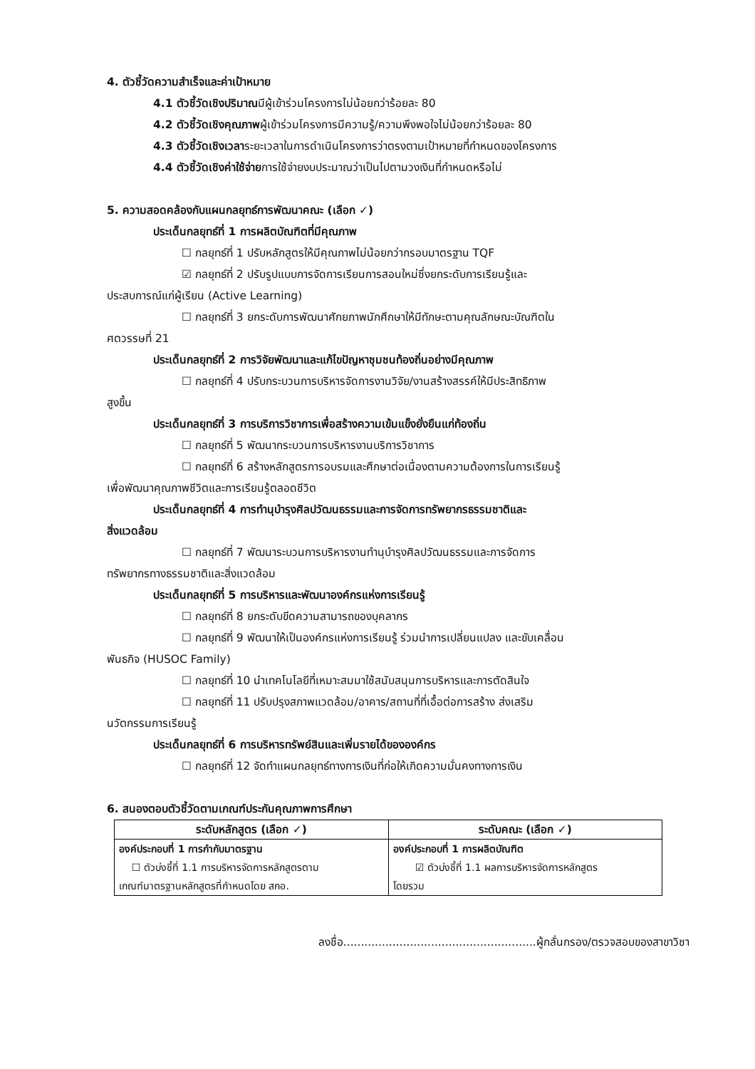4. ตัวชี้วัดความสำเร็จและค่าเป้าหมาย
4.1 ตัวชี้วัดเชิงปริมาณมีผู้เข้าร่วมโครงการไม่น้อยกว่าร้อยละ 80
4.2 ตัวชี้วัดเชิงคุณภาพผู้เข้าร่วมโครงการมีความรู้/ความพึงพอใจไม่น้อยกว่าร้อยละ 80
4.3 ตัวชี้วัดเชิงเวลาระยะเวลาในการดำเนินโครงการว่าตรงตามเป้าหมายที่กำหนดของโครงการ
4.4 ตัวชี้วัดเชิงค่าใช้จ่ายการใช้จ่ายงบประมาณว่าเป็นไปตามวงเงินที่กำหนดหรือไม่
5. ความสอดคล้องกับแผนกลยุทธ์การพัฒนาคณะ (เลือก ✓)
ประเด็นกลยุทธ์ที่ 1 การผลิตบัณฑิตที่มีคุณภาพ
☐ กลยุทธ์ที่ 1 ปรับหลักสูตรให้มีคุณภาพไม่น้อยกว่ากรอบมาตรฐาน TQF
☑ กลยุทธ์ที่ 2 ปรับรูปแบบการจัดการเรียนการสอนใหม่ซึ่งยกระดับการเรียนรู้และ
ประสบการณ์แก่ผู้เรียน (Active Learning)
☐ กลยุทธ์ที่ 3 ยกระดับการพัฒนาศักยภาพนักศึกษาให้มีทักษะตามคุณลักษณะบัณฑิตใน
ศตวรรษที่ 21
ประเด็นกลยุทธ์ที่ 2 การวิจัยพัฒนาและแก้ไขปัญหาชุมชนท้องถิ่นอย่างมีคุณภาพ
☐ กลยุทธ์ที่ 4 ปรับกระบวนการบริหารจัดการงานวิจัย/งานสร้างสรรค์ให้มีประสิทธิภาพ
สูงขึ้น
ประเด็นกลยุทธ์ที่ 3 การบริการวิชาการเพื่อสร้างความเข้มแข็งยั่งยืนแก่ท้องถิ่น
☐ กลยุทธ์ที่ 5 พัฒนากระบวนการบริหารงานบริการวิชาการ
☐ กลยุทธ์ที่ 6 สร้างหลักสูตรการอบรมและศึกษาต่อเนื่องตามความต้องการในการเรียนรู้
เพื่อพัฒนาคุณภาพชีวิตและการเรียนรู้ตลอดชีวิต
ประเด็นกลยุทธ์ที่ 4 การทำนุบำรุงศิลปวัฒนธรรมและการจัดการทรัพยากรธรรมชาติและ
สิ่งแวดล้อม
☐ กลยุทธ์ที่ 7 พัฒนาระบวนการบริหารงานทำนุบำรุงศิลปวัฒนธรรมและการจัดการ
ทรัพยากรทางธรรมชาติและสิ่งแวดล้อม
ประเด็นกลยุทธ์ที่ 5 การบริหารและพัฒนาองค์กรแห่งการเรียนรู้
☐ กลยุทธ์ที่ 8 ยกระดับขีดความสามารถของบุคลากร
☐ กลยุทธ์ที่ 9 พัฒนาให้เป็นองค์กรแห่งการเรียนรู้ ร่วมนำการเปลี่ยนแปลง และขับเคลื่อน
พันธกิจ (HUSOC Family)
☐ กลยุทธ์ที่ 10 นำเทคโนโลยีที่เหมาะสมมาใช้สนับสนุนการบริหารและการตัดสินใจ
☐ กลยุทธ์ที่ 11 ปรับปรุงสภาพแวดล้อม/อาคาร/สถานที่ที่เอื้อต่อการสร้าง ส่งเสริม
นวัตกรรมการเรียนรู้
ประเด็นกลยุทธ์ที่ 6 การบริหารทรัพย์สินและเพิ่มรายได้ขององค์กร
☐ กลยุทธ์ที่ 12 จัดทำแผนกลยุทธ์ทางการเงินที่ก่อให้เกิดความมั่นคงทางการเงิน
6. สนองตอบตัวชี้วัดตามเกณฑ์ประกันคุณภาพการศึกษา
| ระดับหลักสูตร (เลือก ✓) | ระดับคณะ (เลือก ✓) |
| --- | --- |
| องค์ประกอบที่ 1 การกำกับมาตรฐาน ☐ ตัวบ่งชี้ที่ 1.1 การบริหารจัดการหลักสูตรตาม เกณฑ์มาตรฐานหลักสูตรที่กำหนดโดย สกอ. | องค์ประกอบที่ 1 การผลิตบัณฑิต ☑ ตัวบ่งชี้ที่ 1.1 ผลการบริหารจัดการหลักสูตร โดยรวม |
ลงชื่อ.......................................................ผู้กลั่นกรอง/ตรวจสอบของสาขาวิชา